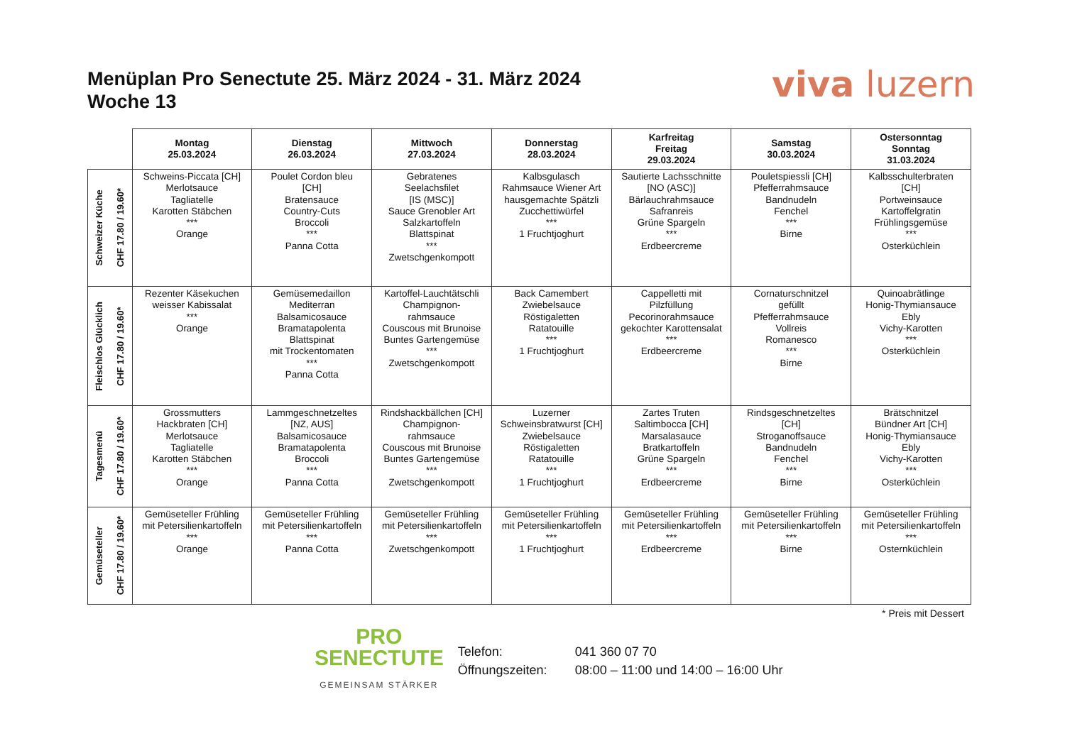Menüplan Pro Senectute 25. März 2024 - 31. März 2024
Woche 13
viva luzern
| | Montag 25.03.2024 | Dienstag 26.03.2024 | Mittwoch 27.03.2024 | Donnerstag 28.03.2024 | Karfreitag Freitag 29.03.2024 | Samstag 30.03.2024 | Ostersonntag Sonntag 31.03.2024 |
| --- | --- | --- | --- | --- | --- | --- | --- |
| Schweizer Küche CHF 17.80 / 19.60* | Schweins-Piccata [CH] Merlotsauce Tagliatelle Karotten Stäbchen *** Orange | Poulet Cordon bleu [CH] Bratensauce Country-Cuts Broccoli *** Panna Cotta | Gebratenes Seelachsfilet [IS (MSC)] Sauce Grenobler Art Salzkartoffeln Blattspinat *** Zwetschgenkompott | Kalbsgulasch Rahmsauce Wiener Art hausgemachte Spätzli Zucchettiwürfel *** 1 Fruchtjoghurt | Sautierte Lachsschnitte [NO (ASC)] Bärlauchrahmsauce Safranreis Grüne Spargeln *** Erdbeercreme | Pouletspiessli [CH] Pfefferrahmsauce Bandnudeln Fenchel *** Birne | Kalbsschulterbraten [CH] Portweinsauce Kartoffelgratin Frühlingsgemüse *** Osterküchlein |
| Fleischlos Glücklich CHF 17.80 / 19.60* | Rezenter Käsekuchen weisser Kabissalat *** Orange | Gemüsemedaillon Mediterran Balsamicosauce Bramatapolenta Blattspinat mit Trockentomaten *** Panna Cotta | Kartoffel-Lauchtätschli Champignon- rahmsauce Couscous mit Brunoise Buntes Gartengemüse *** Zwetschgenkompott | Back Camembert Zwiebelsauce Röstigaletten Ratatouille *** 1 Fruchtjoghurt | Cappelletti mit Pilzfüllung Pecorinorahmsauce gekochter Karottensalat *** Erdbeercreme | Cornaturschnitzel gefüllt Pfefferrahmsauce Vollreis Romanesco *** Birne | Quinoabrätlinge Honig-Thymiansauce Ebly Vichy-Karotten *** Osterküchlein |
| Tagesmenü CHF 17.80 / 19.60* | Grossmutters Hackbraten [CH] Merlotsauce Tagliatelle Karotten Stäbchen *** Orange | Lammgeschnetzeltes [NZ, AUS] Balsamicosauce Bramatapolenta Broccoli *** Panna Cotta | Rindshackbällchen [CH] Champignon- rahmsauce Couscous mit Brunoise Buntes Gartengemüse *** Zwetschgenkompott | Luzerner Schweinsbratwurst [CH] Zwiebelsauce Röstigaletten Ratatouille *** 1 Fruchtjoghurt | Zartes Truten Saltimbocca [CH] Marsalasauce Bratkartoffeln Grüne Spargeln *** Erdbeercreme | Rindsgeschnetzeltes [CH] Stroganoffsauce Bandnudeln Fenchel *** Birne | Brätschnitzel Bündner Art [CH] Honig-Thymiansauce Ebly Vichy-Karotten *** Osterküchlein |
| Gemüseteller CHF 17.80 / 19.60* | Gemüseteller Frühling mit Petersilienkartoffeln *** Orange | Gemüseteller Frühling mit Petersilienkartoffeln *** Panna Cotta | Gemüseteller Frühling mit Petersilienkartoffeln *** Zwetschgenkompott | Gemüseteller Frühling mit Petersilienkartoffeln *** 1 Fruchtjoghurt | Gemüseteller Frühling mit Petersilienkartoffeln *** Erdbeercreme | Gemüseteller Frühling mit Petersilienkartoffeln *** Birne | Gemüseteller Frühling mit Petersilienkartoffeln *** Osternküchlein |
* Preis mit Dessert
PRO
SENECTUTE
GEMEINSAM STÄRKER
Telefon: 041 360 07 70
Öffnungszeiten: 08:00 – 11:00 und 14:00 – 16:00 Uhr